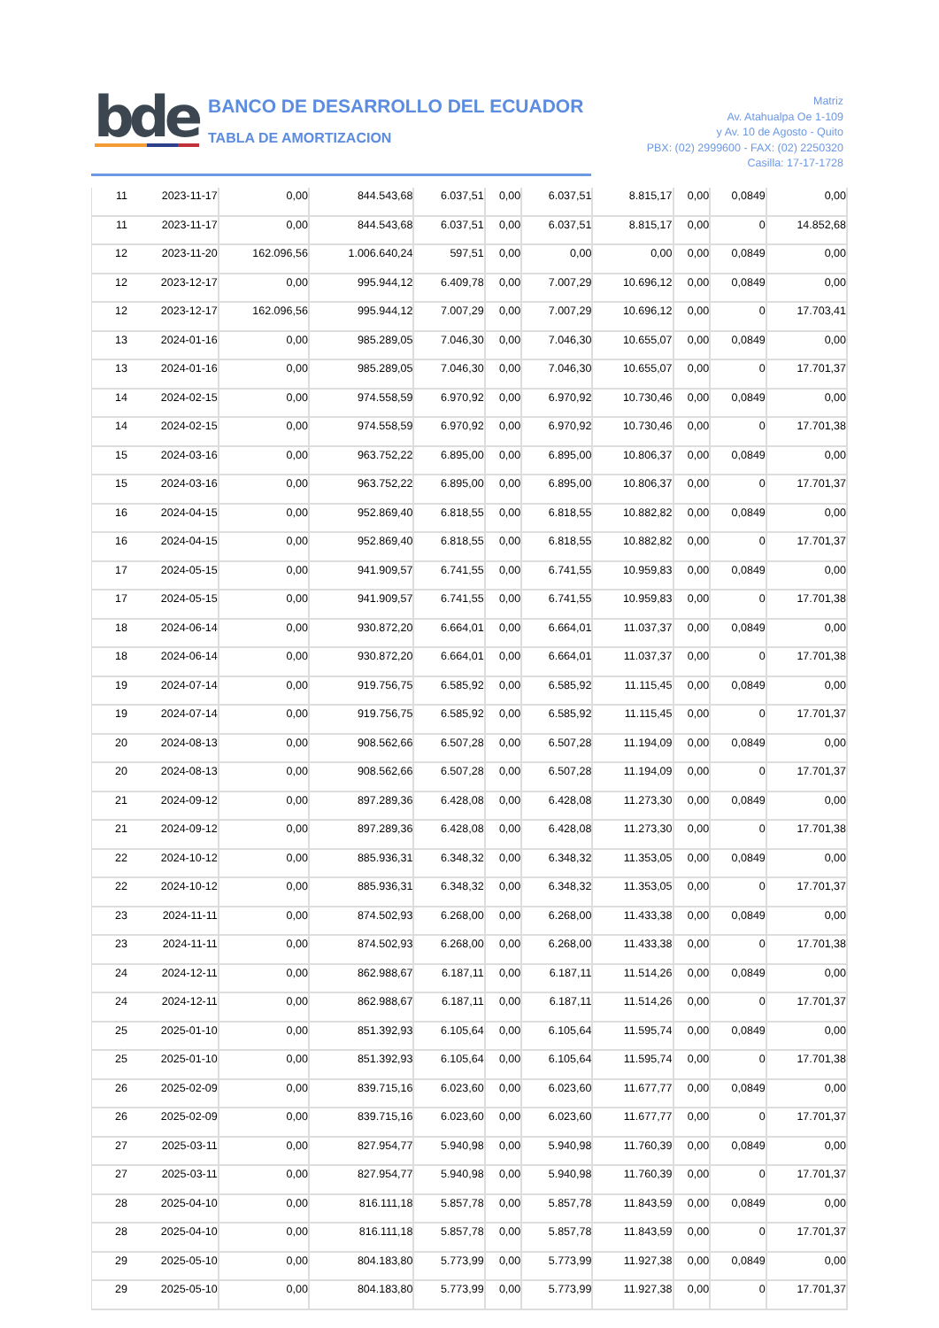bde
BANCO DE DESARROLLO DEL ECUADOR
TABLA DE AMORTIZACION
Matriz
Av. Atahualpa Oe 1-109
y Av. 10 de Agosto - Quito
PBX: (02) 2999600 - FAX: (02) 2250320
Casilla: 17-17-1728
| 11 | 2023-11-17 | 0,00 | 844.543,68 | 6.037,51 | 0,00 | 6.037,51 | 8.815,17 | 0,00 | 0,0849 | 0,00 |
| 11 | 2023-11-17 | 0,00 | 844.543,68 | 6.037,51 | 0,00 | 6.037,51 | 8.815,17 | 0,00 | 0 | 14.852,68 |
| 12 | 2023-11-20 | 162.096,56 | 1.006.640,24 | 597,51 | 0,00 | 0,00 | 0,00 | 0,00 | 0,0849 | 0,00 |
| 12 | 2023-12-17 | 0,00 | 995.944,12 | 6.409,78 | 0,00 | 7.007,29 | 10.696,12 | 0,00 | 0,0849 | 0,00 |
| 12 | 2023-12-17 | 162.096,56 | 995.944,12 | 7.007,29 | 0,00 | 7.007,29 | 10.696,12 | 0,00 | 0 | 17.703,41 |
| 13 | 2024-01-16 | 0,00 | 985.289,05 | 7.046,30 | 0,00 | 7.046,30 | 10.655,07 | 0,00 | 0,0849 | 0,00 |
| 13 | 2024-01-16 | 0,00 | 985.289,05 | 7.046,30 | 0,00 | 7.046,30 | 10.655,07 | 0,00 | 0 | 17.701,37 |
| 14 | 2024-02-15 | 0,00 | 974.558,59 | 6.970,92 | 0,00 | 6.970,92 | 10.730,46 | 0,00 | 0,0849 | 0,00 |
| 14 | 2024-02-15 | 0,00 | 974.558,59 | 6.970,92 | 0,00 | 6.970,92 | 10.730,46 | 0,00 | 0 | 17.701,38 |
| 15 | 2024-03-16 | 0,00 | 963.752,22 | 6.895,00 | 0,00 | 6.895,00 | 10.806,37 | 0,00 | 0,0849 | 0,00 |
| 15 | 2024-03-16 | 0,00 | 963.752,22 | 6.895,00 | 0,00 | 6.895,00 | 10.806,37 | 0,00 | 0 | 17.701,37 |
| 16 | 2024-04-15 | 0,00 | 952.869,40 | 6.818,55 | 0,00 | 6.818,55 | 10.882,82 | 0,00 | 0,0849 | 0,00 |
| 16 | 2024-04-15 | 0,00 | 952.869,40 | 6.818,55 | 0,00 | 6.818,55 | 10.882,82 | 0,00 | 0 | 17.701,37 |
| 17 | 2024-05-15 | 0,00 | 941.909,57 | 6.741,55 | 0,00 | 6.741,55 | 10.959,83 | 0,00 | 0,0849 | 0,00 |
| 17 | 2024-05-15 | 0,00 | 941.909,57 | 6.741,55 | 0,00 | 6.741,55 | 10.959,83 | 0,00 | 0 | 17.701,38 |
| 18 | 2024-06-14 | 0,00 | 930.872,20 | 6.664,01 | 0,00 | 6.664,01 | 11.037,37 | 0,00 | 0,0849 | 0,00 |
| 18 | 2024-06-14 | 0,00 | 930.872,20 | 6.664,01 | 0,00 | 6.664,01 | 11.037,37 | 0,00 | 0 | 17.701,38 |
| 19 | 2024-07-14 | 0,00 | 919.756,75 | 6.585,92 | 0,00 | 6.585,92 | 11.115,45 | 0,00 | 0,0849 | 0,00 |
| 19 | 2024-07-14 | 0,00 | 919.756,75 | 6.585,92 | 0,00 | 6.585,92 | 11.115,45 | 0,00 | 0 | 17.701,37 |
| 20 | 2024-08-13 | 0,00 | 908.562,66 | 6.507,28 | 0,00 | 6.507,28 | 11.194,09 | 0,00 | 0,0849 | 0,00 |
| 20 | 2024-08-13 | 0,00 | 908.562,66 | 6.507,28 | 0,00 | 6.507,28 | 11.194,09 | 0,00 | 0 | 17.701,37 |
| 21 | 2024-09-12 | 0,00 | 897.289,36 | 6.428,08 | 0,00 | 6.428,08 | 11.273,30 | 0,00 | 0,0849 | 0,00 |
| 21 | 2024-09-12 | 0,00 | 897.289,36 | 6.428,08 | 0,00 | 6.428,08 | 11.273,30 | 0,00 | 0 | 17.701,38 |
| 22 | 2024-10-12 | 0,00 | 885.936,31 | 6.348,32 | 0,00 | 6.348,32 | 11.353,05 | 0,00 | 0,0849 | 0,00 |
| 22 | 2024-10-12 | 0,00 | 885.936,31 | 6.348,32 | 0,00 | 6.348,32 | 11.353,05 | 0,00 | 0 | 17.701,37 |
| 23 | 2024-11-11 | 0,00 | 874.502,93 | 6.268,00 | 0,00 | 6.268,00 | 11.433,38 | 0,00 | 0,0849 | 0,00 |
| 23 | 2024-11-11 | 0,00 | 874.502,93 | 6.268,00 | 0,00 | 6.268,00 | 11.433,38 | 0,00 | 0 | 17.701,38 |
| 24 | 2024-12-11 | 0,00 | 862.988,67 | 6.187,11 | 0,00 | 6.187,11 | 11.514,26 | 0,00 | 0,0849 | 0,00 |
| 24 | 2024-12-11 | 0,00 | 862.988,67 | 6.187,11 | 0,00 | 6.187,11 | 11.514,26 | 0,00 | 0 | 17.701,37 |
| 25 | 2025-01-10 | 0,00 | 851.392,93 | 6.105,64 | 0,00 | 6.105,64 | 11.595,74 | 0,00 | 0,0849 | 0,00 |
| 25 | 2025-01-10 | 0,00 | 851.392,93 | 6.105,64 | 0,00 | 6.105,64 | 11.595,74 | 0,00 | 0 | 17.701,38 |
| 26 | 2025-02-09 | 0,00 | 839.715,16 | 6.023,60 | 0,00 | 6.023,60 | 11.677,77 | 0,00 | 0,0849 | 0,00 |
| 26 | 2025-02-09 | 0,00 | 839.715,16 | 6.023,60 | 0,00 | 6.023,60 | 11.677,77 | 0,00 | 0 | 17.701,37 |
| 27 | 2025-03-11 | 0,00 | 827.954,77 | 5.940,98 | 0,00 | 5.940,98 | 11.760,39 | 0,00 | 0,0849 | 0,00 |
| 27 | 2025-03-11 | 0,00 | 827.954,77 | 5.940,98 | 0,00 | 5.940,98 | 11.760,39 | 0,00 | 0 | 17.701,37 |
| 28 | 2025-04-10 | 0,00 | 816.111,18 | 5.857,78 | 0,00 | 5.857,78 | 11.843,59 | 0,00 | 0,0849 | 0,00 |
| 28 | 2025-04-10 | 0,00 | 816.111,18 | 5.857,78 | 0,00 | 5.857,78 | 11.843,59 | 0,00 | 0 | 17.701,37 |
| 29 | 2025-05-10 | 0,00 | 804.183,80 | 5.773,99 | 0,00 | 5.773,99 | 11.927,38 | 0,00 | 0,0849 | 0,00 |
| 29 | 2025-05-10 | 0,00 | 804.183,80 | 5.773,99 | 0,00 | 5.773,99 | 11.927,38 | 0,00 | 0 | 17.701,37 |